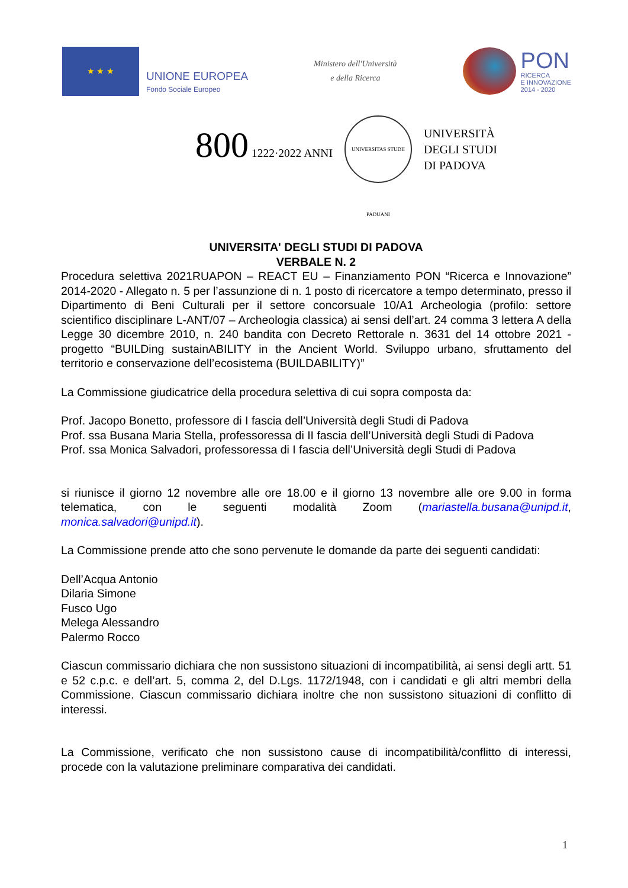★ ★ ★
UNIONE EUROPEA
Fondo Sociale Europeo
Ministero dell'Università
e della Ricerca
PON
RICERCA
E INNOVAZIONE
2014 - 2020
800 1222·2022 ANNI
UNIVERSITAS STUDII PADUANI
UNIVERSITÀ
DEGLI STUDI
DI PADOVA
UNIVERSITA' DEGLI STUDI DI PADOVA
VERBALE N. 2
Procedura selettiva 2021RUAPON – REACT EU – Finanziamento PON “Ricerca e Innovazione” 2014-2020 - Allegato n. 5 per l’assunzione di n. 1 posto di ricercatore a tempo determinato, presso il Dipartimento di Beni Culturali per il settore concorsuale 10/A1 Archeologia (profilo: settore scientifico disciplinare L-ANT/07 – Archeologia classica) ai sensi dell’art. 24 comma 3 lettera A della Legge 30 dicembre 2010, n. 240 bandita con Decreto Rettorale n. 3631 del 14 ottobre 2021 - progetto “BUILDing sustainABILITY in the Ancient World. Sviluppo urbano, sfruttamento del territorio e conservazione dell’ecosistema (BUILDABILITY)”
La Commissione giudicatrice della procedura selettiva di cui sopra composta da:
Prof. Jacopo Bonetto, professore di I fascia dell’Università degli Studi di Padova
Prof. ssa Busana Maria Stella, professoressa di II fascia dell’Università degli Studi di Padova
Prof. ssa Monica Salvadori, professoressa di I fascia dell’Università degli Studi di Padova
si riunisce il giorno 12 novembre alle ore 18.00 e il giorno 13 novembre alle ore 9.00 in forma telematica, con le seguenti modalità Zoom (mariastella.busana@unipd.it, monica.salvadori@unipd.it).
La Commissione prende atto che sono pervenute le domande da parte dei seguenti candidati:
Dell’Acqua Antonio
Dilaria Simone
Fusco Ugo
Melega Alessandro
Palermo Rocco
Ciascun commissario dichiara che non sussistono situazioni di incompatibilità, ai sensi degli artt. 51 e 52 c.p.c. e dell’art. 5, comma 2, del D.Lgs. 1172/1948, con i candidati e gli altri membri della Commissione. Ciascun commissario dichiara inoltre che non sussistono situazioni di conflitto di interessi.
La Commissione, verificato che non sussistono cause di incompatibilità/conflitto di interessi, procede con la valutazione preliminare comparativa dei candidati.
1